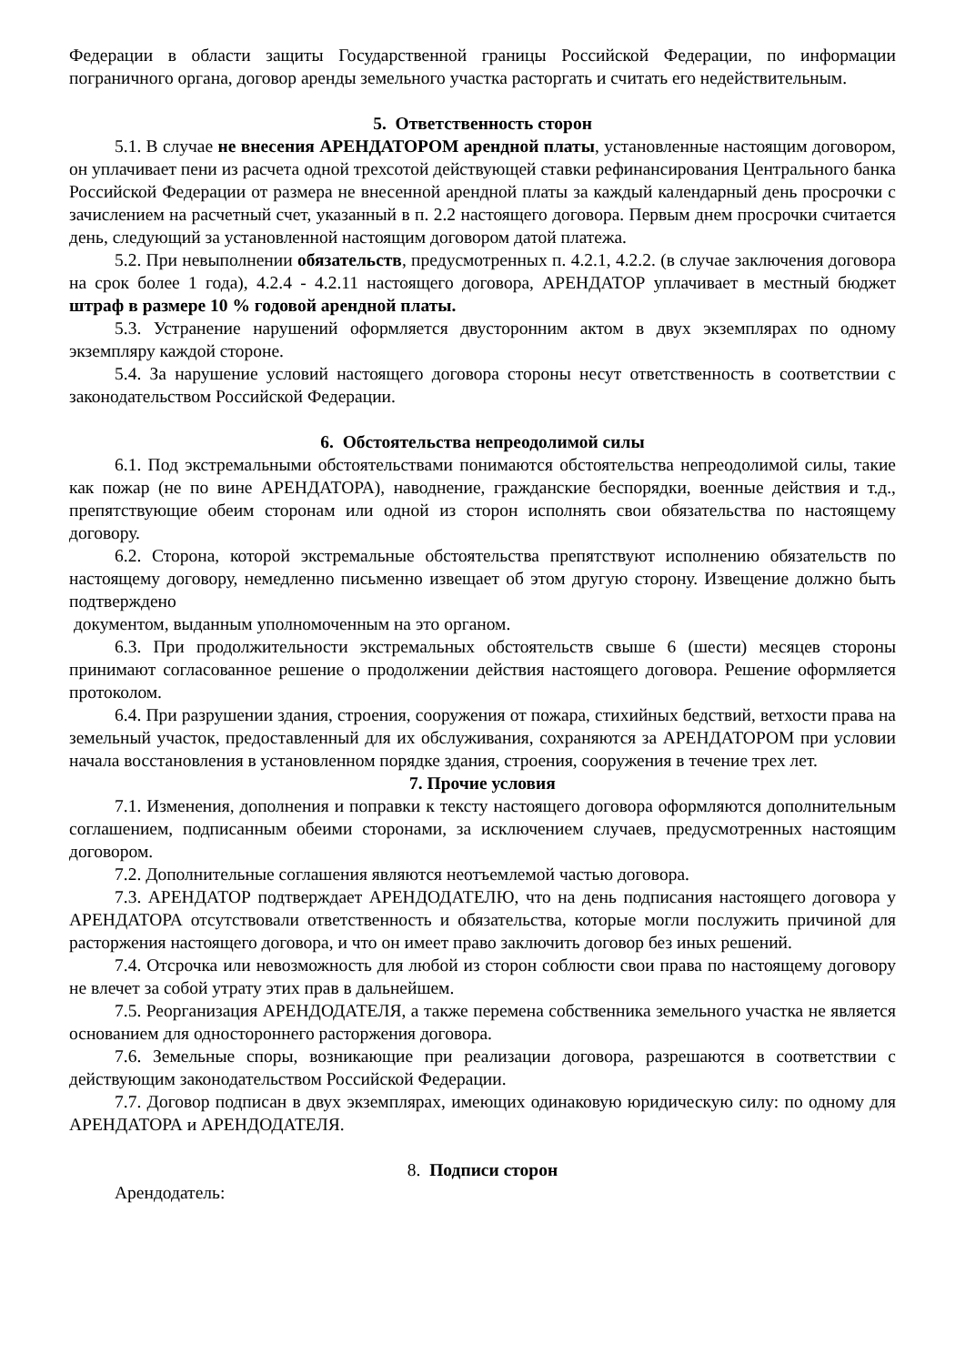Федерации в области защиты Государственной границы Российской Федерации, по информации пограничного органа, договор аренды земельного участка расторгать и считать его недействительным.
5. Ответственность сторон
5.1. В случае не внесения АРЕНДАТОРОМ арендной платы, установленные настоящим договором, он уплачивает пени из расчета одной трехсотой действующей ставки рефинансирования Центрального банка Российской Федерации от размера не внесенной арендной платы за каждый календарный день просрочки с зачислением на расчетный счет, указанный в п. 2.2 настоящего договора. Первым днем просрочки считается день, следующий за установленной настоящим договором датой платежа.
5.2. При невыполнении обязательств, предусмотренных п. 4.2.1, 4.2.2. (в случае заключения договора на срок более 1 года), 4.2.4 - 4.2.11 настоящего договора, АРЕНДАТОР уплачивает в местный бюджет штраф в размере 10 % годовой арендной платы.
5.3. Устранение нарушений оформляется двусторонним актом в двух экземплярах по одному экземпляру каждой стороне.
5.4. За нарушение условий настоящего договора стороны несут ответственность в соответствии с законодательством Российской Федерации.
6. Обстоятельства непреодолимой силы
6.1. Под экстремальными обстоятельствами понимаются обстоятельства непреодолимой силы, такие как пожар (не по вине АРЕНДАТОРА), наводнение, гражданские беспорядки, военные действия и т.д., препятствующие обеим сторонам или одной из сторон исполнять свои обязательства по настоящему договору.
6.2. Сторона, которой экстремальные обстоятельства препятствуют исполнению обязательств по настоящему договору, немедленно письменно извещает об этом другую сторону. Извещение должно быть подтверждено
документом, выданным уполномоченным на это органом.
6.3. При продолжительности экстремальных обстоятельств свыше 6 (шести) месяцев стороны принимают согласованное решение о продолжении действия настоящего договора. Решение оформляется протоколом.
6.4. При разрушении здания, строения, сооружения от пожара, стихийных бедствий, ветхости права на земельный участок, предоставленный для их обслуживания, сохраняются за АРЕНДАТОРОМ при условии начала восстановления в установленном порядке здания, строения, сооружения в течение трех лет.
7. Прочие условия
7.1. Изменения, дополнения и поправки к тексту настоящего договора оформляются дополнительным соглашением, подписанным обеими сторонами, за исключением случаев, предусмотренных настоящим договором.
7.2. Дополнительные соглашения являются неотъемлемой частью договора.
7.3. АРЕНДАТОР подтверждает АРЕНДОДАТЕЛЮ, что на день подписания настоящего договора у АРЕНДАТОРА отсутствовали ответственность и обязательства, которые могли послужить причиной для расторжения настоящего договора, и что он имеет право заключить договор без иных решений.
7.4. Отсрочка или невозможность для любой из сторон соблюсти свои права по настоящему договору не влечет за собой утрату этих прав в дальнейшем.
7.5. Реорганизация АРЕНДОДАТЕЛЯ, а также перемена собственника земельного участка не является основанием для одностороннего расторжения договора.
7.6. Земельные споры, возникающие при реализации договора, разрешаются в соответствии с действующим законодательством Российской Федерации.
7.7. Договор подписан в двух экземплярах, имеющих одинаковую юридическую силу: по одному для АРЕНДАТОРА и АРЕНДОДАТЕЛЯ.
8. Подписи сторон
Арендодатель: